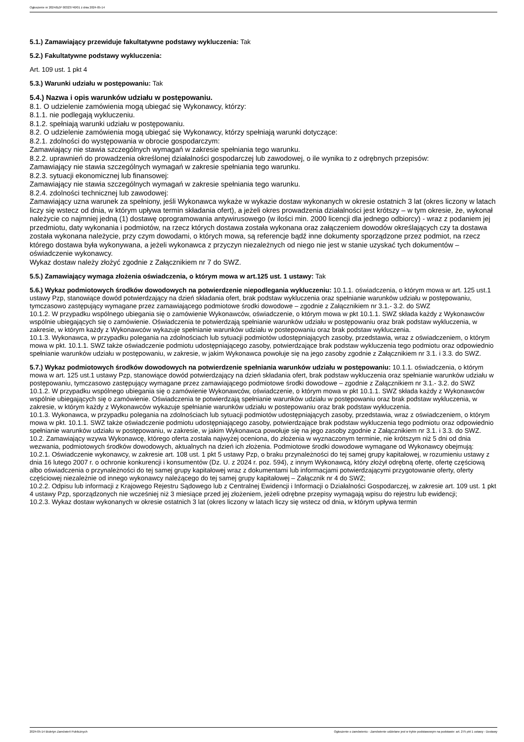Ogłoszenie nr 2024/BZP 00323740/01 z dnia 2024-05-14
5.1.) Zamawiający przewiduje fakultatywne podstawy wykluczenia: Tak
5.2.) Fakultatywne podstawy wykluczenia:
Art. 109 ust. 1 pkt 4
5.3.) Warunki udziału w postępowaniu: Tak
5.4.) Nazwa i opis warunków udziału w postępowaniu.
8.1. O udzielenie zamówienia mogą ubiegać się Wykonawcy, którzy:
8.1.1. nie podlegają wykluczeniu.
8.1.2. spełniają warunki udziału w postępowaniu.
8.2. O udzielenie zamówienia mogą ubiegać się Wykonawcy, którzy spełniają warunki dotyczące:
8.2.1. zdolności do występowania w obrocie gospodarczym:
Zamawiający nie stawia szczególnych wymagań w zakresie spełniania tego warunku.
8.2.2. uprawnień do prowadzenia określonej działalności gospodarczej lub zawodowej, o ile wynika to z odrębnych przepisów:
Zamawiający nie stawia szczególnych wymagań w zakresie spełniania tego warunku.
8.2.3. sytuacji ekonomicznej lub finansowej:
Zamawiający nie stawia szczególnych wymagań w zakresie spełniania tego warunku.
8.2.4. zdolności technicznej lub zawodowej:
Zamawiający uzna warunek za spełniony, jeśli Wykonawca wykaże w wykazie dostaw wykonanych w okresie ostatnich 3 lat (okres liczony w latach liczy się wstecz od dnia, w którym upływa termin składania ofert), a jeżeli okres prowadzenia działalności jest krótszy – w tym okresie, że, wykonał należycie co najmniej jedną (1) dostawę oprogramowania antywirusowego (w ilości min. 2000 licencji dla jednego odbiorcy) - wraz z podaniem jej przedmiotu, daty wykonania i podmiotów, na rzecz których dostawa została wykonana oraz załączeniem dowodów określających czy ta dostawa została wykonana należycie, przy czym dowodami, o których mowa, są referencje bądź inne dokumenty sporządzone przez podmiot, na rzecz którego dostawa była wykonywana, a jeżeli wykonawca z przyczyn niezależnych od niego nie jest w stanie uzyskać tych dokumentów – oświadczenie wykonawcy.
Wykaz dostaw należy złożyć zgodnie z Załącznikiem nr 7 do SWZ.
5.5.) Zamawiający wymaga złożenia oświadczenia, o którym mowa w art.125 ust. 1 ustawy: Tak
5.6.) Wykaz podmiotowych środków dowodowych na potwierdzenie niepodlegania wykluczeniu: 10.1.1. oświadczenia, o którym mowa w art. 125 ust.1 ustawy Pzp, stanowiące dowód potwierdzający na dzień składania ofert, brak podstaw wykluczenia oraz spełnianie warunków udziału w postępowaniu, tymczasowo zastępujący wymagane przez zamawiającego podmiotowe środki dowodowe – zgodnie z Załącznikiem nr 3.1.- 3.2. do SWZ
10.1.2. W przypadku wspólnego ubiegania się o zamówienie Wykonawców, oświadczenie, o którym mowa w pkt 10.1.1. SWZ składa każdy z Wykonawców wspólnie ubiegających się o zamówienie. Oświadczenia te potwierdzają spełnianie warunków udziału w postępowaniu oraz brak podstaw wykluczenia, w zakresie, w którym każdy z Wykonawców wykazuje spełnianie warunków udziału w postepowaniu oraz brak podstaw wykluczenia.
10.1.3. Wykonawca, w przypadku polegania na zdolnościach lub sytuacji podmiotów udostępniających zasoby, przedstawia, wraz z oświadczeniem, o którym mowa w pkt. 10.1.1. SWZ także oświadczenie podmiotu udostępniającego zasoby, potwierdzające brak podstaw wykluczenia tego podmiotu oraz odpowiednio spełnianie warunków udziału w postępowaniu, w zakresie, w jakim Wykonawca powołuje się na jego zasoby zgodnie z Załącznikiem nr 3.1. i 3.3. do SWZ.
5.7.) Wykaz podmiotowych środków dowodowych na potwierdzenie spełniania warunków udziału w postępowaniu: 10.1.1. oświadczenia, o którym mowa w art. 125 ust.1 ustawy Pzp, stanowiące dowód potwierdzający na dzień składania ofert, brak podstaw wykluczenia oraz spełnianie warunków udziału w postępowaniu, tymczasowo zastępujący wymagane przez zamawiającego podmiotowe środki dowodowe – zgodnie z Załącznikiem nr 3.1.- 3.2. do SWZ
10.1.2. W przypadku wspólnego ubiegania się o zamówienie Wykonawców, oświadczenie, o którym mowa w pkt 10.1.1. SWZ składa każdy z Wykonawców wspólnie ubiegających się o zamówienie. Oświadczenia te potwierdzają spełnianie warunków udziału w postępowaniu oraz brak podstaw wykluczenia, w zakresie, w którym każdy z Wykonawców wykazuje spełnianie warunków udziału w postepowaniu oraz brak podstaw wykluczenia.
10.1.3. Wykonawca, w przypadku polegania na zdolnościach lub sytuacji podmiotów udostępniających zasoby, przedstawia, wraz z oświadczeniem, o którym mowa w pkt. 10.1.1. SWZ także oświadczenie podmiotu udostępniającego zasoby, potwierdzające brak podstaw wykluczenia tego podmiotu oraz odpowiednio spełnianie warunków udziału w postępowaniu, w zakresie, w jakim Wykonawca powołuje się na jego zasoby zgodnie z Załącznikiem nr 3.1. i 3.3. do SWZ.
10.2. Zamawiający wzywa Wykonawcę, którego oferta została najwyżej oceniona, do złożenia w wyznaczonym terminie, nie krótszym niż 5 dni od dnia wezwania, podmiotowych środków dowodowych, aktualnych na dzień ich złożenia. Podmiotowe środki dowodowe wymagane od Wykonawcy obejmują:
10.2.1. Oświadczenie wykonawcy, w zakresie art. 108 ust. 1 pkt 5 ustawy Pzp, o braku przynależności do tej samej grupy kapitałowej, w rozumieniu ustawy z dnia 16 lutego 2007 r. o ochronie konkurencji i konsumentów (Dz. U. z 2024 r. poz. 594), z innym Wykonawcą, który złożył odrębną ofertę, ofertę częściową albo oświadczenia o przynależności do tej samej grupy kapitałowej wraz z dokumentami lub informacjami potwierdzającymi przygotowanie oferty, oferty częściowej niezależnie od innego wykonawcy należącego do tej samej grupy kapitałowej – Załącznik nr 4 do SWZ;
10.2.2. Odpisu lub informacji z Krajowego Rejestru Sądowego lub z Centralnej Ewidencji i Informacji o Działalności Gospodarczej, w zakresie art. 109 ust. 1 pkt 4 ustawy Pzp, sporządzonych nie wcześniej niż 3 miesiące przed jej złożeniem, jeżeli odrębne przepisy wymagają wpisu do rejestru lub ewidencji;
10.2.3. Wykaz dostaw wykonanych w okresie ostatnich 3 lat (okres liczony w latach liczy się wstecz od dnia, w którym upływa termin
2024-05-14 Biuletyn Zamówień Publicznych Ogłoszenie o zamówieniu - Zamówienie udzielane jest w trybie podstawowym na podstawie: art. 275 pkt 1 ustawy - Dostawy